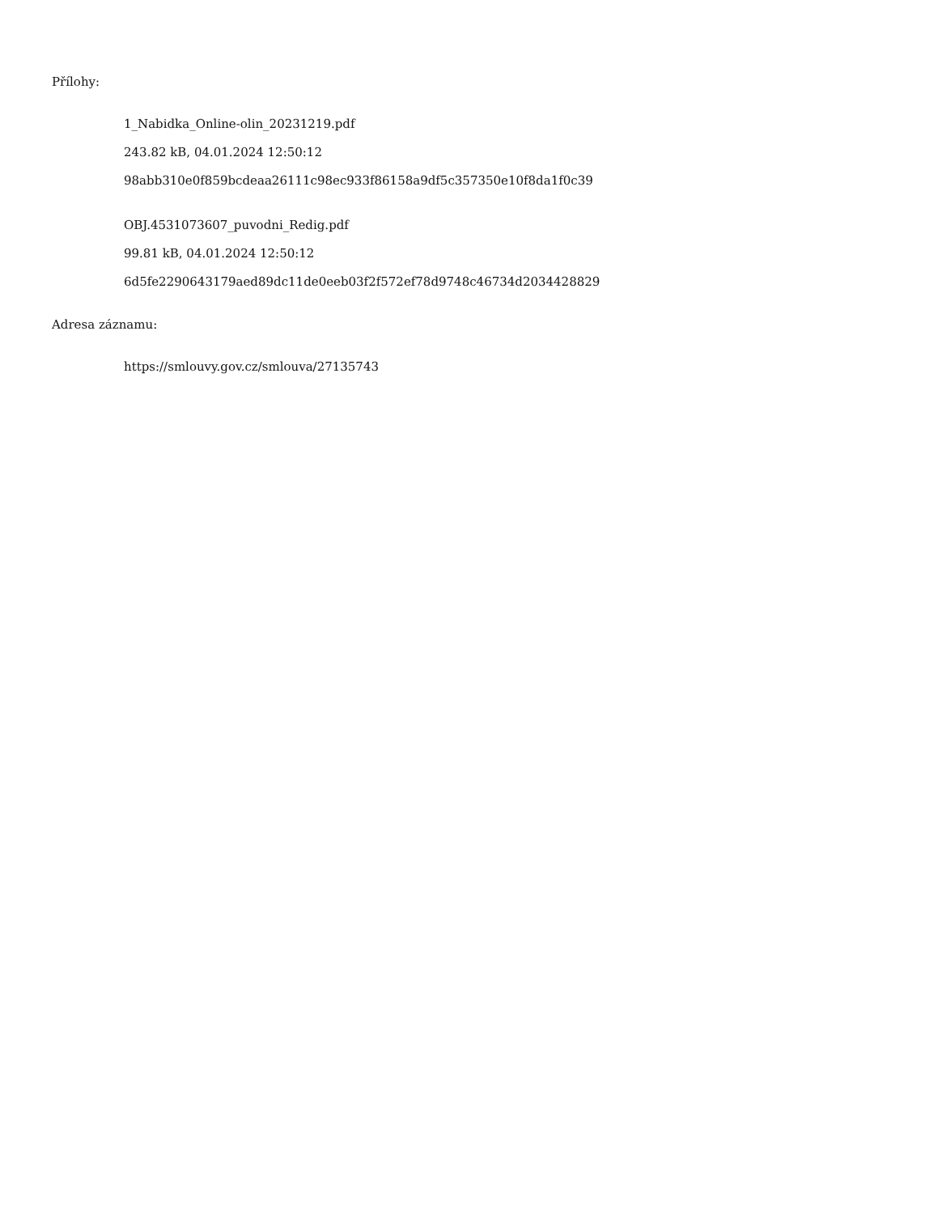Přílohy:
1_Nabidka_Online-olin_20231219.pdf
243.82 kB, 04.01.2024 12:50:12
98abb310e0f859bcdeaa26111c98ec933f86158a9df5c357350e10f8da1f0c39
OBJ.4531073607_puvodni_Redig.pdf
99.81 kB, 04.01.2024 12:50:12
6d5fe2290643179aed89dc11de0eeb03f2f572ef78d9748c46734d2034428829
Adresa záznamu:
https://smlouvy.gov.cz/smlouva/27135743